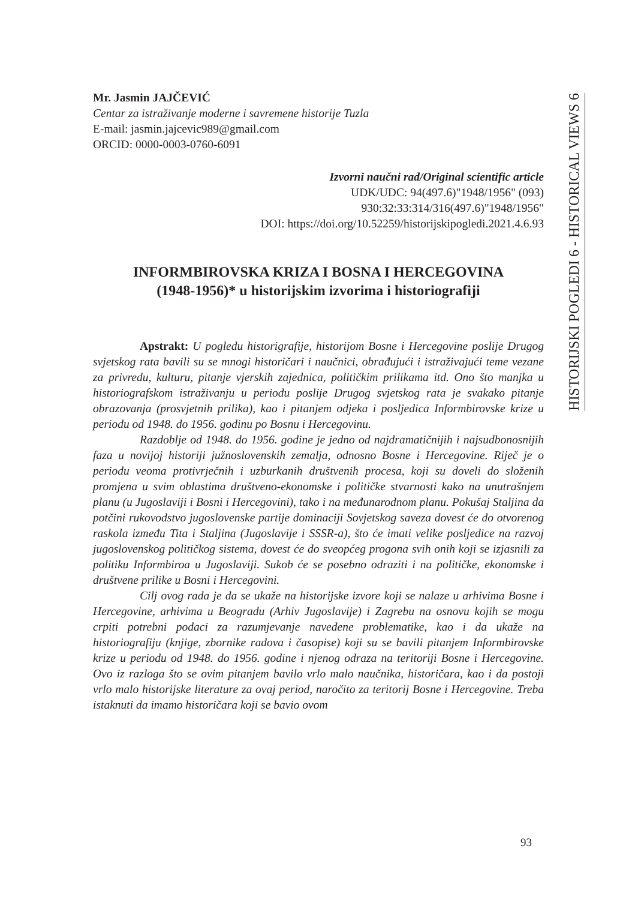HISTORIJSKI POGLEDI 6 - HISTORICAL VIEWS 6
Mr. Jasmin JAJČEVIĆ
Centar za istraživanje moderne i savremene historije Tuzla
E-mail: jasmin.jajcevic989@gmail.com
ORCID: 0000-0003-0760-6091
Izvorni naučni rad/Original scientific article
UDK/UDC: 94(497.6)"1948/1956" (093)
930:32:33:314/316(497.6)"1948/1956"
DOI: https://doi.org/10.52259/historijskipogledi.2021.4.6.93
INFORMBIROVSKA KRIZA I BOSNA I HERCEGOVINA
(1948-1956)* u historijskim izvorima i historiografiji
Apstrakt: U pogledu historigrafije, historijom Bosne i Hercegovine poslije Drugog svjetskog rata bavili su se mnogi historičari i naučnici, obrađujući i istraživajući teme vezane za privredu, kulturu, pitanje vjerskih zajednica, političkim prilikama itd. Ono što manjka u historiografskom istraživanju u periodu poslije Drugog svjetskog rata je svakako pitanje obrazovanja (prosvjetnih prilika), kao i pitanjem odjeka i posljedica Informbirovske krize u periodu od 1948. do 1956. godinu po Bosnu i Hercegovinu.
Razdoblje od 1948. do 1956. godine je jedno od najdramatičnijih i najsudbonosnijih faza u novijoj historiji južnoslovenskih zemalja, odnosno Bosne i Hercegovine. Riječ je o periodu veoma protivrječnih i uzburkanih društvenih procesa, koji su doveli do složenih promjena u svim oblastima društveno-ekonomske i političke stvarnosti kako na unutrašnjem planu (u Jugoslaviji i Bosni i Hercegovini), tako i na međunarodnom planu. Pokušaj Staljina da potčini rukovodstvo jugoslovenske partije dominaciji Sovjetskog saveza dovest će do otvorenog raskola između Tita i Staljina (Jugoslavije i SSSR-a), što će imati velike posljedice na razvoj jugoslovenskog političkog sistema, dovest će do sveopćeg progona svih onih koji se izjasnili za politiku Informbiroa u Jugoslaviji. Sukob će se posebno odraziti i na političke, ekonomske i društvene prilike u Bosni i Hercegovini.
Cilj ovog rada je da se ukaže na historijske izvore koji se nalaze u arhivima Bosne i Hercegovine, arhivima u Beogradu (Arhiv Jugoslavije) i Zagrebu na osnovu kojih se mogu crpiti potrebni podaci za razumjevanje navedene problematike, kao i da ukaže na historiografiju (knjige, zbornike radova i časopise) koji su se bavili pitanjem Informbirovske krize u periodu od 1948. do 1956. godine i njenog odraza na teritoriji Bosne i Hercegovine. Ovo iz razloga što se ovim pitanjem bavilo vrlo malo naučnika, historičara, kao i da postoji vrlo malo historijske literature za ovaj period, naročito za teritorij Bosne i Hercegovine. Treba istaknuti da imamo historičara koji se bavio ovom
93